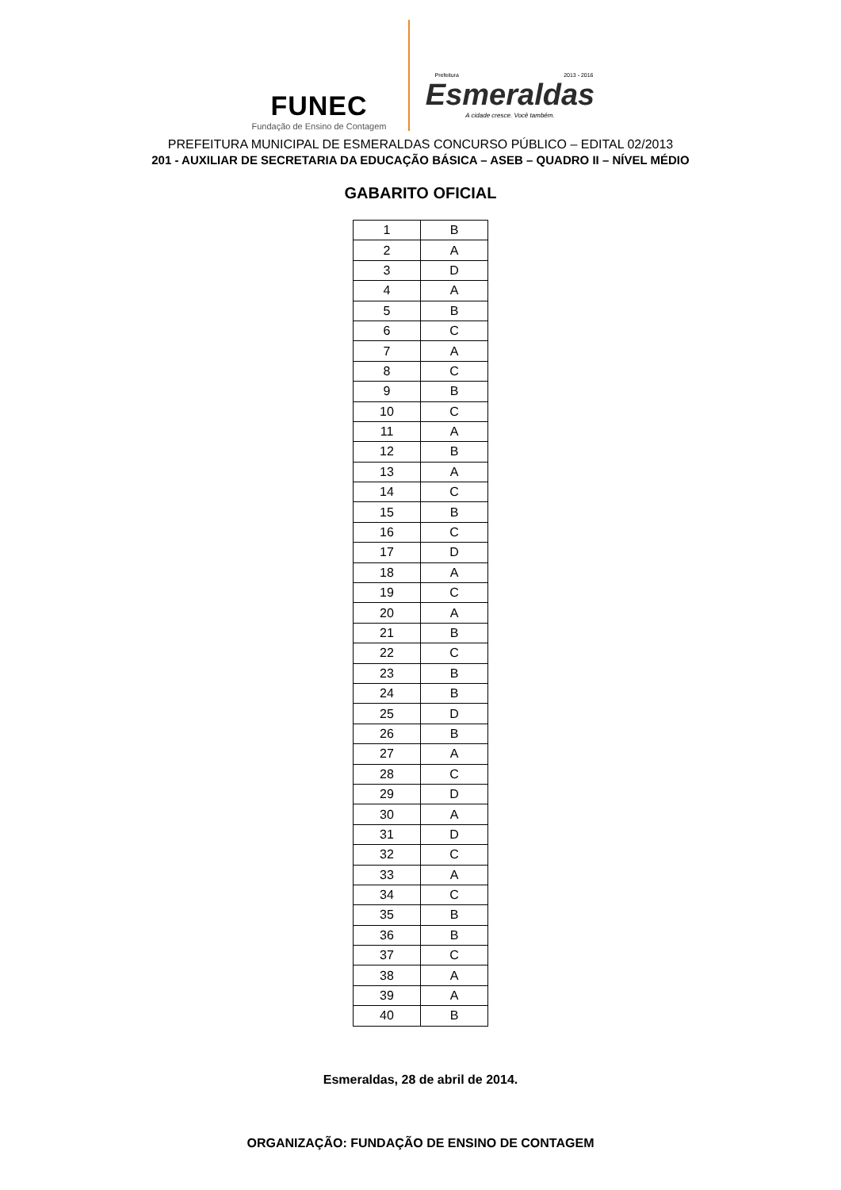FUNEC
Fundação de Ensino de Contagem
Prefeitura 2013 - 2016
Esmeraldas
A cidade cresce. Você também.
PREFEITURA MUNICIPAL DE ESMERALDAS CONCURSO PÚBLICO – EDITAL 02/2013
201 - AUXILIAR DE SECRETARIA DA EDUCAÇÃO BÁSICA – ASEB – QUADRO II – NÍVEL MÉDIO
GABARITO OFICIAL
| 1 | B |
| 2 | A |
| 3 | D |
| 4 | A |
| 5 | B |
| 6 | C |
| 7 | A |
| 8 | C |
| 9 | B |
| 10 | C |
| 11 | A |
| 12 | B |
| 13 | A |
| 14 | C |
| 15 | B |
| 16 | C |
| 17 | D |
| 18 | A |
| 19 | C |
| 20 | A |
| 21 | B |
| 22 | C |
| 23 | B |
| 24 | B |
| 25 | D |
| 26 | B |
| 27 | A |
| 28 | C |
| 29 | D |
| 30 | A |
| 31 | D |
| 32 | C |
| 33 | A |
| 34 | C |
| 35 | B |
| 36 | B |
| 37 | C |
| 38 | A |
| 39 | A |
| 40 | B |
Esmeraldas, 28 de abril de 2014.
ORGANIZAÇÃO: FUNDAÇÃO DE ENSINO DE CONTAGEM